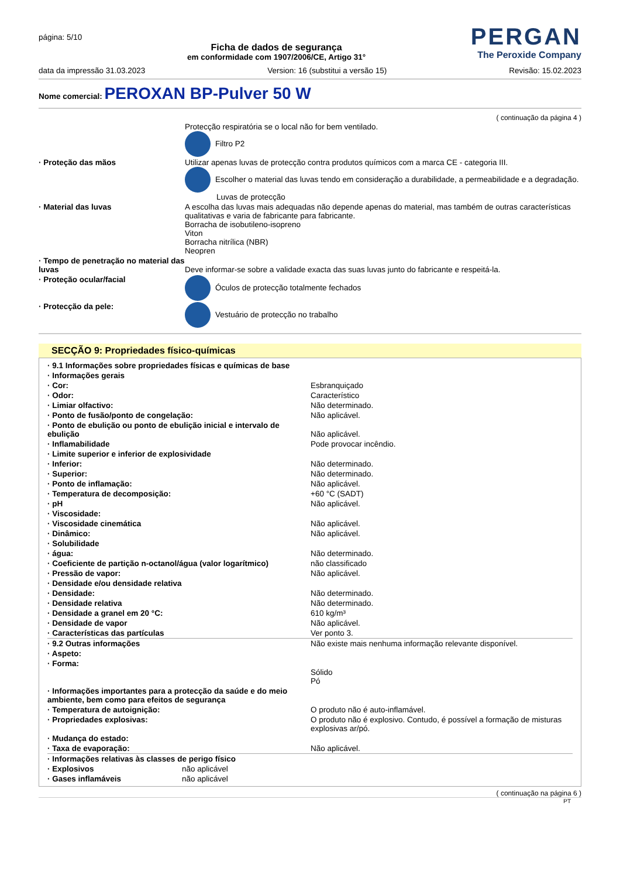página: 5/10
Ficha de dados de segurança
em conformidade com 1907/2006/CE, Artigo 31°
PERGAN
The Peroxide Company
data da impressão 31.03.2023 Version: 16 (substitui a versão 15) Revisão: 15.02.2023
Nome comercial: PEROXAN BP-Pulver 50 W
( continuação da página 4 )
| | Protecção respiratória se o local não for bem ventilado. Filtro P2 |
| · Proteção das mãos | Utilizar apenas luvas de protecção contra produtos químicos com a marca CE - categoria III. Escolher o material das luvas tendo em consideração a durabilidade, a permeabilidade e a degradação. Luvas de protecção |
| · Material das luvas | A escolha das luvas mais adequadas não depende apenas do material, mas também de outras características qualitativas e varia de fabricante para fabricante. Borracha de isobutileno-isopreno Viton Borracha nitrílica (NBR) Neopren |
| · Tempo de penetração no material das luvas | Deve informar-se sobre a validade exacta das suas luvas junto do fabricante e respeitá-la. |
| · Proteção ocular/facial | Óculos de protecção totalmente fechados |
| · Protecção da pele: | Vestuário de protecção no trabalho |
SECÇÃO 9: Propriedades físico-químicas
| · 9.1 Informações sobre propriedades físicas e químicas de base | |
| · Informações gerais | |
| · Cor: | Esbranquiçado |
| · Odor: | Característico |
| · Limiar olfactivo: | Não determinado. |
| · Ponto de fusão/ponto de congelação: | Não aplicável. |
| · Ponto de ebulição ou ponto de ebulição inicial e intervalo de ebulição | Não aplicável. |
| · Inflamabilidade | Pode provocar incêndio. |
| · Limite superior e inferior de explosividade | |
| · Inferior: | Não determinado. |
| · Superior: | Não determinado. |
| · Ponto de inflamação: | Não aplicável. |
| · Temperatura de decomposição: | +60 °C (SADT) |
| · pH | Não aplicável. |
| · Viscosidade: | |
| · Viscosidade cinemática | Não aplicável. |
| · Dinâmico: | Não aplicável. |
| · Solubilidade | |
| · água: | Não determinado. |
| · Coeficiente de partição n-octanol/água (valor logarítmico) | não classificado |
| · Pressão de vapor: | Não aplicável. |
| · Densidade e/ou densidade relativa | |
| · Densidade: | Não determinado. |
| · Densidade relativa | Não determinado. |
| · Densidade a granel em 20 °C: | 610 kg/m³ |
| · Densidade de vapor | Não aplicável. |
| · Características das partículas | Ver ponto 3. |
| · 9.2 Outras informações | Não existe mais nenhuma informação relevante disponível. |
| · Aspeto: | |
| · Forma: | Sólido Pó |
| · Informações importantes para a protecção da saúde e do meio ambiente, bem como para efeitos de segurança | |
| · Temperatura de autoignição: | O produto não é auto-inflamável. |
| · Propriedades explosivas: | O produto não é explosivo. Contudo, é possível a formação de misturas explosivas ar/pó. |
| · Mudança do estado: | |
| · Taxa de evaporação: | Não aplicável. |
| · Informações relativas às classes de perigo físico | |
| · Explosivos | não aplicável |
| · Gases inflamáveis | não aplicável |
( continuação na página 6 )
PT